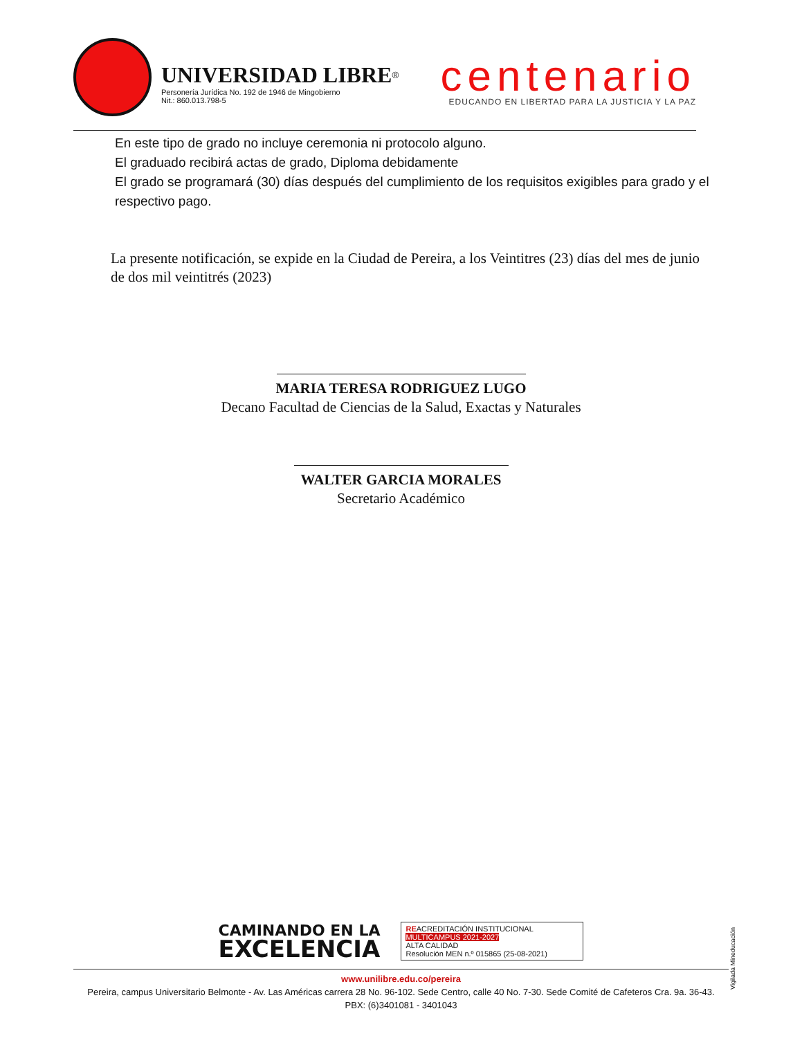UNIVERSIDAD LIBRE<sup>®</sup>
Personería Jurídica No. 192 de 1946 de Mingobierno
Nit.: 860.013.798-5
centenario
EDUCANDO EN LIBERTAD PARA LA JUSTICIA Y LA PAZ
En este tipo de grado no incluye ceremonia ni protocolo alguno.
El graduado recibirá actas de grado, Diploma debidamente
El grado se programará (30) días después del cumplimiento de los requisitos exigibles para grado y el respectivo pago.
La presente notificación, se expide en la Ciudad de Pereira, a los Veintitres (23) días del mes de junio de dos mil veintitrés (2023)
MARIA TERESA RODRIGUEZ LUGO
Decano Facultad de Ciencias de la Salud, Exactas y Naturales
WALTER GARCIA MORALES
Secretario Académico
CAMINANDO EN LA
EXCELENCIA
REACREDITACIÓN INSTITUCIONAL
MULTICAMPUS 2021-2027
ALTA CALIDAD
Resolución MEN n.º 015865 (25-08-2021)
www.unilibre.edu.co/pereira
Pereira, campus Universitario Belmonte - Av. Las Américas carrera 28 No. 96-102. Sede Centro, calle 40 No. 7-30. Sede Comité de Cafeteros Cra. 9a. 36-43.
PBX: (6)3401081 - 3401043
Vigilada Mineducación